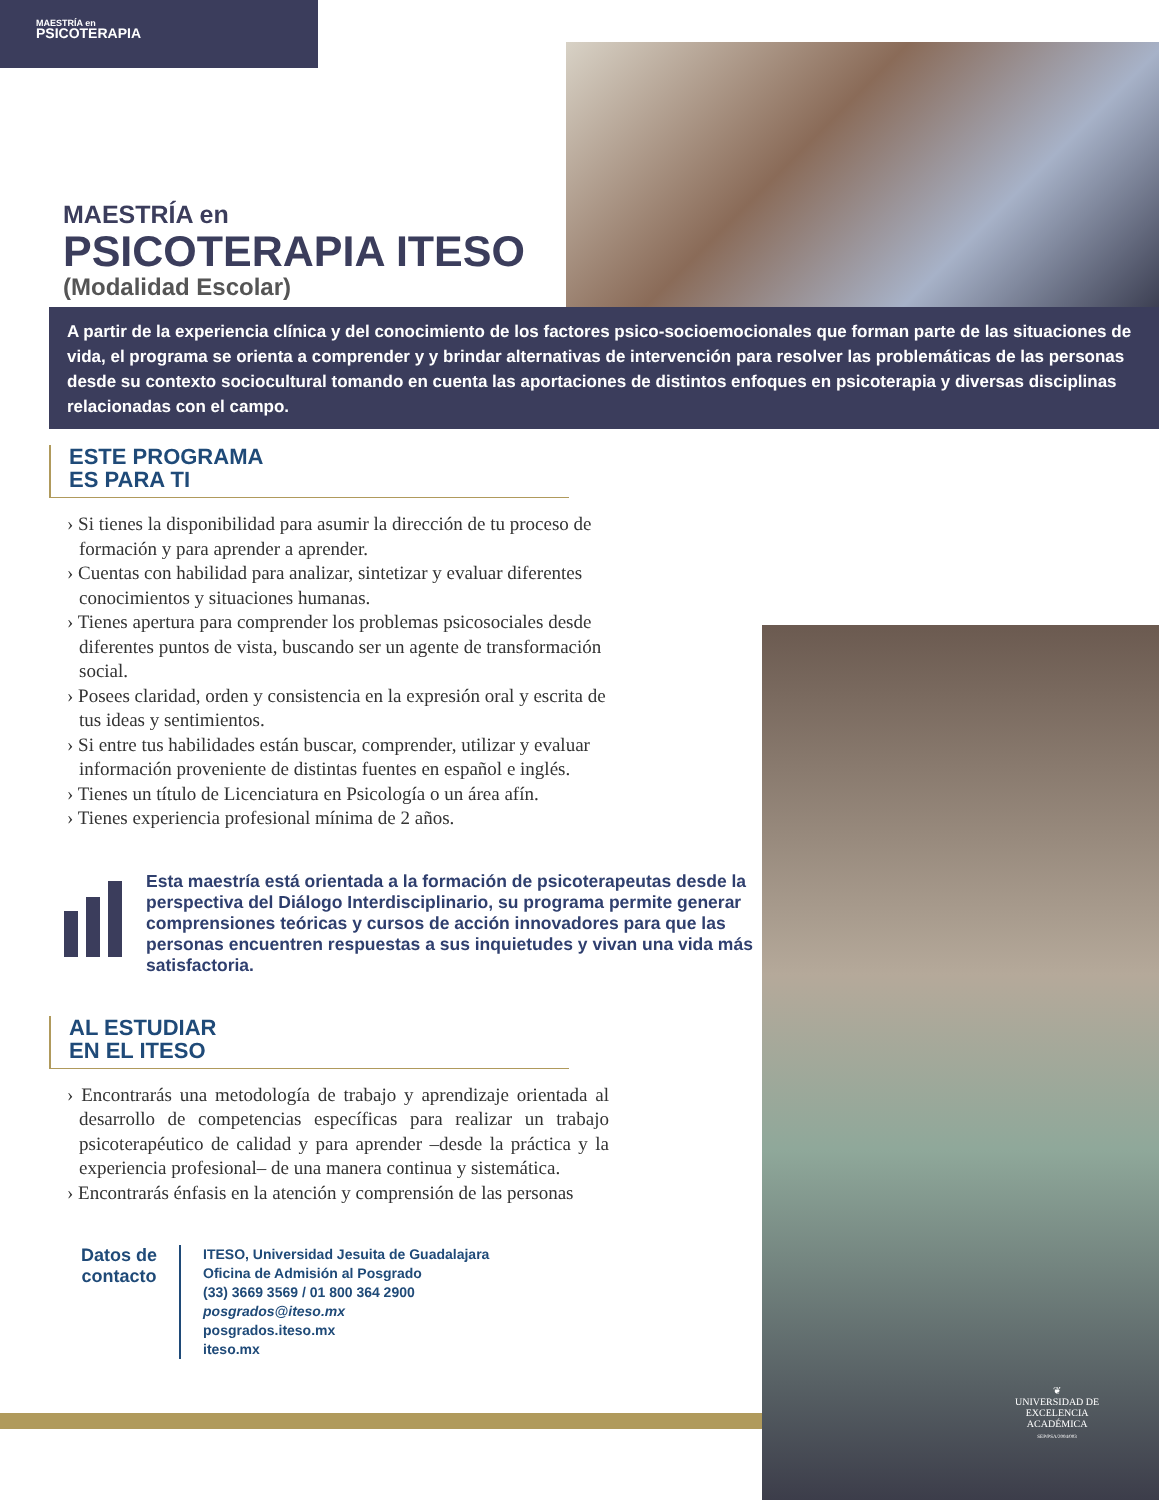MAESTRÍA en
PSICOTERAPIA
MAESTRÍA en
PSICOTERAPIA ITESO
(Modalidad Escolar)
A partir de la experiencia clínica y del conocimiento de los factores psico-socioemocionales que forman parte de las situaciones de vida, el programa se orienta a comprender y y brindar alternativas de intervención para resolver las problemáticas de las personas desde su contexto sociocultural tomando en cuenta las aportaciones de distintos enfoques en psicoterapia y diversas disciplinas relacionadas con el campo.
ESTE PROGRAMA
ES PARA TI
› Si tienes la disponibilidad para asumir la dirección de tu proceso de formación y para aprender a aprender.
› Cuentas con habilidad para analizar, sintetizar y evaluar diferentes conocimientos y situaciones humanas.
› Tienes apertura para comprender los problemas psicosociales desde diferentes puntos de vista, buscando ser un agente de transformación social.
› Posees claridad, orden y consistencia en la expresión oral y escrita de tus ideas y sentimientos.
› Si entre tus habilidades están buscar, comprender, utilizar y evaluar información proveniente de distintas fuentes en español e inglés.
› Tienes un título de Licenciatura en Psicología o un área afín.
› Tienes experiencia profesional mínima de 2 años.
Esta maestría está orientada a la formación de psicoterapeutas desde la perspectiva del Diálogo Interdisciplinario, su programa permite generar comprensiones teóricas y cursos de acción innovadores para que las personas encuentren respuestas a sus inquietudes y vivan una vida más satisfactoria.
AL ESTUDIAR
EN EL ITESO
› Encontrarás una metodología de trabajo y aprendizaje orientada al desarrollo de competencias específicas para realizar un trabajo psicoterapéutico de calidad y para aprender –desde la práctica y la experiencia profesional– de una manera continua y sistemática.
› Encontrarás énfasis en la atención y comprensión de las personas
Datos de
contacto
ITESO, Universidad Jesuita de Guadalajara
Oficina de Admisión al Posgrado
(33) 3669 3569 / 01 800 364 2900
posgrados@iteso.mx
posgrados.iteso.mx
iteso.mx
❦
UNIVERSIDAD DE
EXCELENCIA
ACADÉMICA
SEP/PSA/2004/003